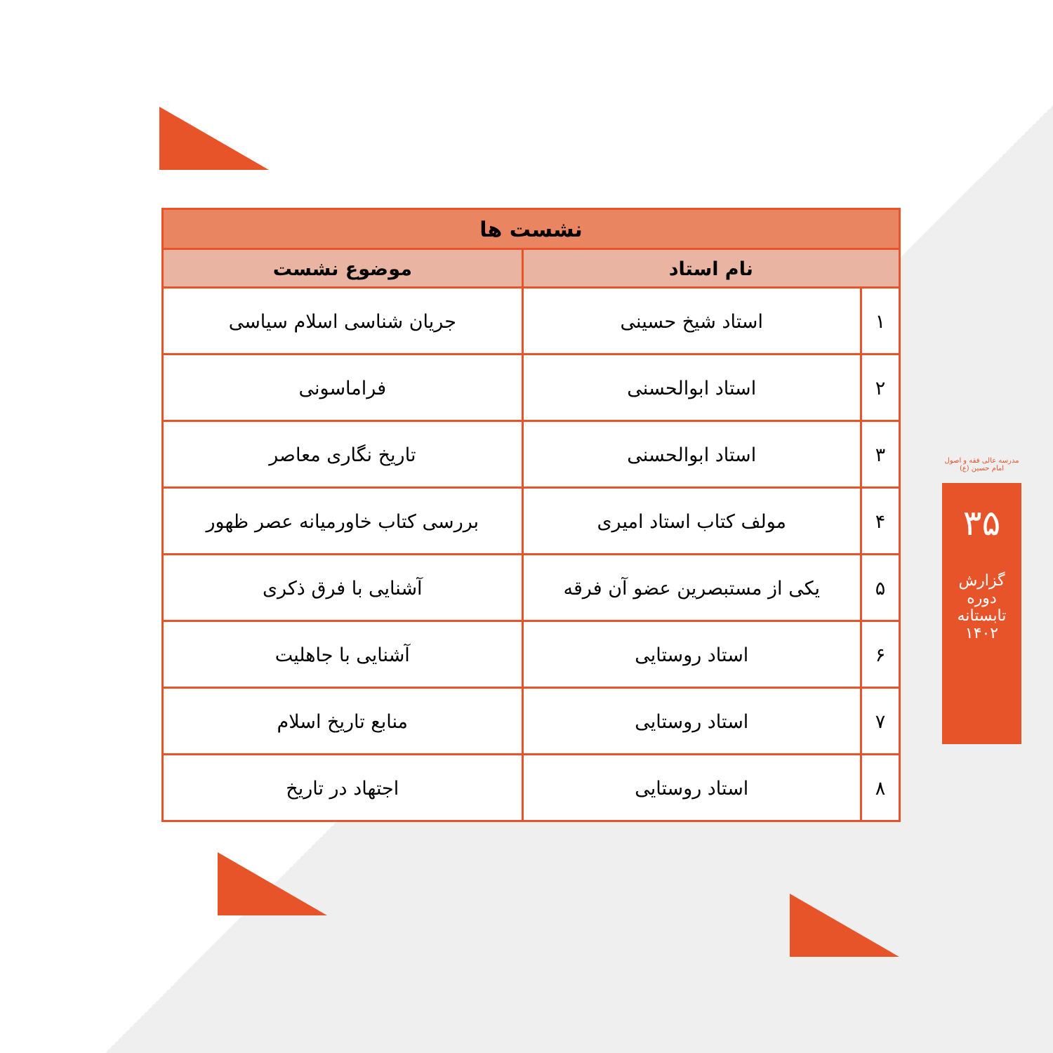| نشست ها | | |
| --- | --- | --- |
| نام استاد | | موضوع نشست |
| ۱ | استاد شیخ حسینی | جریان شناسی اسلام سیاسی |
| ۲ | استاد ابوالحسنی | فراماسونی |
| ۳ | استاد ابوالحسنی | تاریخ نگاری معاصر |
| ۴ | مولف کتاب استاد امیری | بررسی کتاب خاورمیانه عصر ظهور |
| ۵ | یکی از مستبصرین عضو آن فرقه | آشنایی با فرق ذکری |
| ۶ | استاد روستایی | آشنایی با جاهلیت |
| ۷ | استاد روستایی | منابع تاریخ اسلام |
| ۸ | استاد روستایی | اجتهاد در تاریخ |
مدرسه عالی فقه و اصول امام حسین (ع)
۳۵
گزارش دوره تابستانه ۱۴۰۲